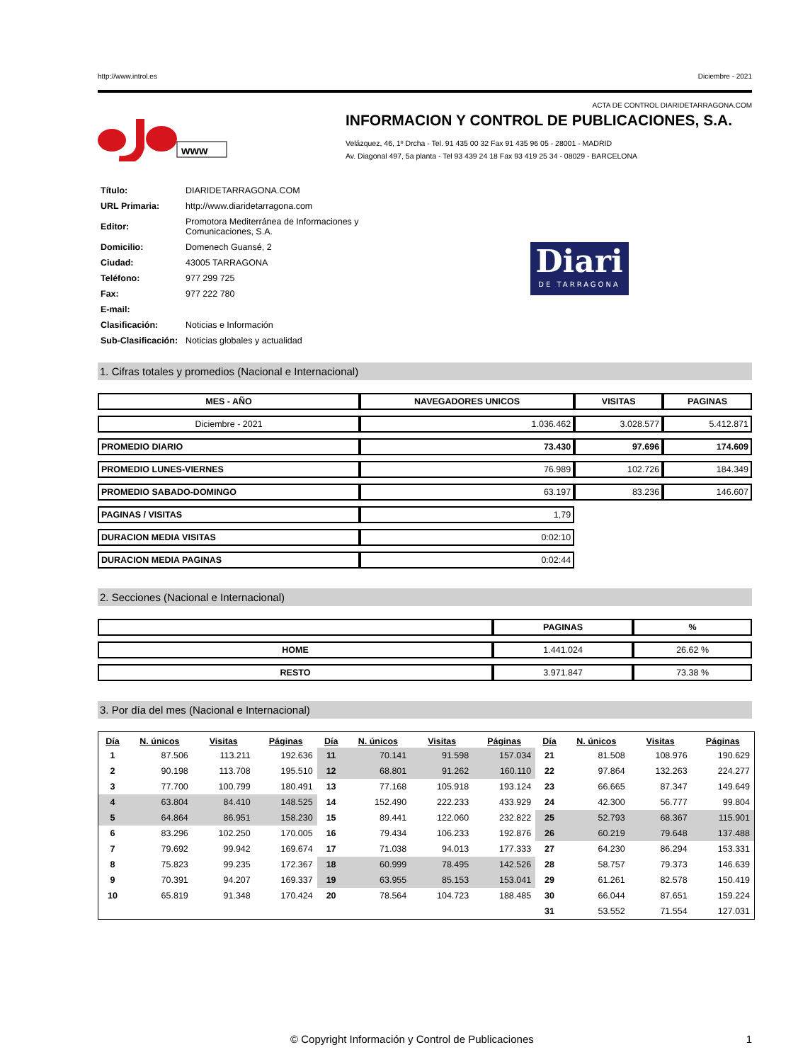http://www.introl.es Diciembre - 2021
ACTA DE CONTROL DIARIDETARRAGONA.COM
www
INFORMACION Y CONTROL DE PUBLICACIONES, S.A.
Velázquez, 46, 1º Drcha - Tel. 91 435 00 32 Fax 91 435 96 05 - 28001 - MADRID
Av. Diagonal 497, 5a planta - Tel 93 439 24 18 Fax 93 419 25 34 - 08029 - BARCELONA
| Título: | DIARIDETARRAGONA.COM |
| URL Primaria: | http://www.diaridetarragona.com |
| Editor: | Promotora Mediterránea de Informaciones y Comunicaciones, S.A. |
| Domicilio: | Domenech Guansé, 2 |
| Ciudad: | 43005 TARRAGONA |
| Teléfono: | 977 299 725 |
| Fax: | 977 222 780 |
| E-mail: | |
| Clasificación: | Noticias e Información |
| Sub-Clasificación: | Noticias globales y actualidad |
Diari
DE TARRAGONA
1. Cifras totales y promedios (Nacional e Internacional)
| MES - AÑO | NAVEGADORES UNICOS | VISITAS | PAGINAS |
| --- | --- | --- | --- |
| Diciembre - 2021 | 1.036.462 | 3.028.577 | 5.412.871 |
| PROMEDIO DIARIO | 73.430 | 97.696 | 174.609 |
| PROMEDIO LUNES-VIERNES | 76.989 | 102.726 | 184.349 |
| PROMEDIO SABADO-DOMINGO | 63.197 | 83.236 | 146.607 |
| PAGINAS / VISITAS | 1,79 | | |
| DURACION MEDIA VISITAS | 0:02:10 | | |
| DURACION MEDIA PAGINAS | 0:02:44 | | |
2. Secciones (Nacional e Internacional)
| | PAGINAS | % |
| --- | --- | --- |
| HOME | 1.441.024 | 26.62 % |
| RESTO | 3.971.847 | 73.38 % |
3. Por día del mes (Nacional e Internacional)
| Día | N. únicos | Visitas | Páginas | Día | N. únicos | Visitas | Páginas | Día | N. únicos | Visitas | Páginas |
| --- | --- | --- | --- | --- | --- | --- | --- | --- | --- | --- | --- |
| 1 | 87.506 | 113.211 | 192.636 | 11 | 70.141 | 91.598 | 157.034 | 21 | 81.508 | 108.976 | 190.629 |
| 2 | 90.198 | 113.708 | 195.510 | 12 | 68.801 | 91.262 | 160.110 | 22 | 97.864 | 132.263 | 224.277 |
| 3 | 77.700 | 100.799 | 180.491 | 13 | 77.168 | 105.918 | 193.124 | 23 | 66.665 | 87.347 | 149.649 |
| 4 | 63.804 | 84.410 | 148.525 | 14 | 152.490 | 222.233 | 433.929 | 24 | 42.300 | 56.777 | 99.804 |
| 5 | 64.864 | 86.951 | 158.230 | 15 | 89.441 | 122.060 | 232.822 | 25 | 52.793 | 68.367 | 115.901 |
| 6 | 83.296 | 102.250 | 170.005 | 16 | 79.434 | 106.233 | 192.876 | 26 | 60.219 | 79.648 | 137.488 |
| 7 | 79.692 | 99.942 | 169.674 | 17 | 71.038 | 94.013 | 177.333 | 27 | 64.230 | 86.294 | 153.331 |
| 8 | 75.823 | 99.235 | 172.367 | 18 | 60.999 | 78.495 | 142.526 | 28 | 58.757 | 79.373 | 146.639 |
| 9 | 70.391 | 94.207 | 169.337 | 19 | 63.955 | 85.153 | 153.041 | 29 | 61.261 | 82.578 | 150.419 |
| 10 | 65.819 | 91.348 | 170.424 | 20 | 78.564 | 104.723 | 188.485 | 30 | 66.044 | 87.651 | 159.224 |
| | | | | | | | | 31 | 53.552 | 71.554 | 127.031 |
© Copyright Información y Control de Publicaciones 1